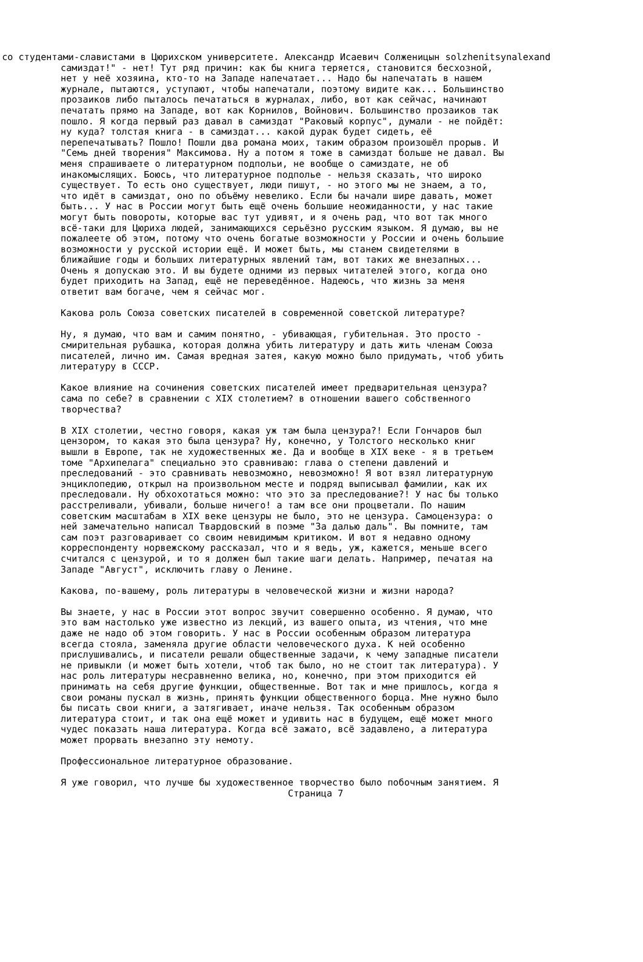со студентами-славистами в Цюрихском университете. Александр Исаевич Солженицын solzhenitsynalexand
самиздат!" - нет! Тут ряд причин: как бы книга теряется, становится бесхозной,
нет у неё хозяина, кто-то на Западе напечатает... Надо бы напечатать в нашем
журнале, пытаются, уступают, чтобы напечатали, поэтому видите как... Большинство
прозаиков либо пыталось печататься в журналах, либо, вот как сейчас, начинают
печатать прямо на Западе, вот как Корнилов, Войнович. Большинство прозаиков так
пошло. Я когда первый раз давал в самиздат "Раковый корпус", думали - не пойдёт:
ну куда? толстая книга - в самиздат... какой дурак будет сидеть, её
перепечатывать? Пошло! Пошли два романа моих, таким образом произошёл прорыв. И
"Семь дней творения" Максимова. Ну а потом я тоже в самиздат больше не давал. Вы
меня спрашиваете о литературном подпольи, не вообще о самиздате, не об
инакомыслящих. Боюсь, что литературное подполье - нельзя сказать, что широко
существует. То есть оно существует, люди пишут, - но этого мы не знаем, а то,
что идёт в самиздат, оно по объёму невелико. Если бы начали шире давать, может
быть... У нас в России могут быть ещё очень большие неожиданности, у нас такие
могут быть повороты, которые вас тут удивят, и я очень рад, что вот так много
всё-таки для Цюриха людей, занимающихся серьёзно русским языком. Я думаю, вы не
пожалеете об этом, потому что очень богатые возможности у России и очень большие
возможности у русской истории ещё. И может быть, мы станем свидетелями в
ближайшие годы и больших литературных явлений там, вот таких же внезапных...
Очень я допускаю это. И вы будете одними из первых читателей этого, когда оно
будет приходить на Запад, ещё не переведённое. Надеюсь, что жизнь за меня
ответит вам богаче, чем я сейчас мог.

Какова роль Союза советских писателей в современной советской литературе?

Ну, я думаю, что вам и самим понятно, - убивающая, губительная. Это просто -
смирительная рубашка, которая должна убить литературу и дать жить членам Союза
писателей, лично им. Самая вредная затея, какую можно было придумать, чтоб убить
литературу в СССР.

Какое влияние на сочинения советских писателей имеет предварительная цензура?
сама по себе? в сравнении с XIX столетием? в отношении вашего собственного
творчества?

В XIX столетии, честно говоря, какая уж там была цензура?! Если Гончаров был
цензором, то какая это была цензура? Ну, конечно, у Толстого несколько книг
вышли в Европе, так не художественных же. Да и вообще в XIX веке - я в третьем
томе "Архипелага" специально это сравниваю: глава о степени давлений и
преследований - это сравнивать невозможно, невозможно! Я вот взял литературную
энциклопедию, открыл на произвольном месте и подряд выписывал фамилии, как их
преследовали. Ну обхохотаться можно: что это за преследование?! У нас бы только
расстреливали, убивали, больше ничего! а там все они процветали. По нашим
советским масштабам в XIX веке цензуры не было, это не цензура. Самоцензура: о
ней замечательно написал Твардовский в поэме "За далью даль". Вы помните, там
сам поэт разговаривает со своим невидимым критиком. И вот я недавно одному
корреспонденту норвежскому рассказал, что и я ведь, уж, кажется, меньше всего
считался с цензурой, и то я должен был такие шаги делать. Например, печатая на
Западе "Август", исключить главу о Ленине.

Какова, по-вашему, роль литературы в человеческой жизни и жизни народа?

Вы знаете, у нас в России этот вопрос звучит совершенно особенно. Я думаю, что
это вам настолько уже известно из лекций, из вашего опыта, из чтения, что мне
даже не надо об этом говорить. У нас в России особенным образом литература
всегда стояла, заменяла другие области человеческого духа. К ней особенно
прислушивались, и писатели решали общественные задачи, к чему западные писатели
не привыкли (и может быть хотели, чтоб так было, но не стоит так литература). У
нас роль литературы несравненно велика, но, конечно, при этом приходится ей
принимать на себя другие функции, общественные. Вот так и мне пришлось, когда я
свои романы пускал в жизнь, принять функции общественного борца. Мне нужно было
бы писать свои книги, а затягивает, иначе нельзя. Так особенным образом
литература стоит, и так она ещё может и удивить нас в будущем, ещё может много
чудес показать наша литература. Когда всё зажато, всё задавлено, а литература
может прорвать внезапно эту немоту.

Профессиональное литературное образование.

Я уже говорил, что лучше бы художественное творчество было побочным занятием. Я
Страница 7